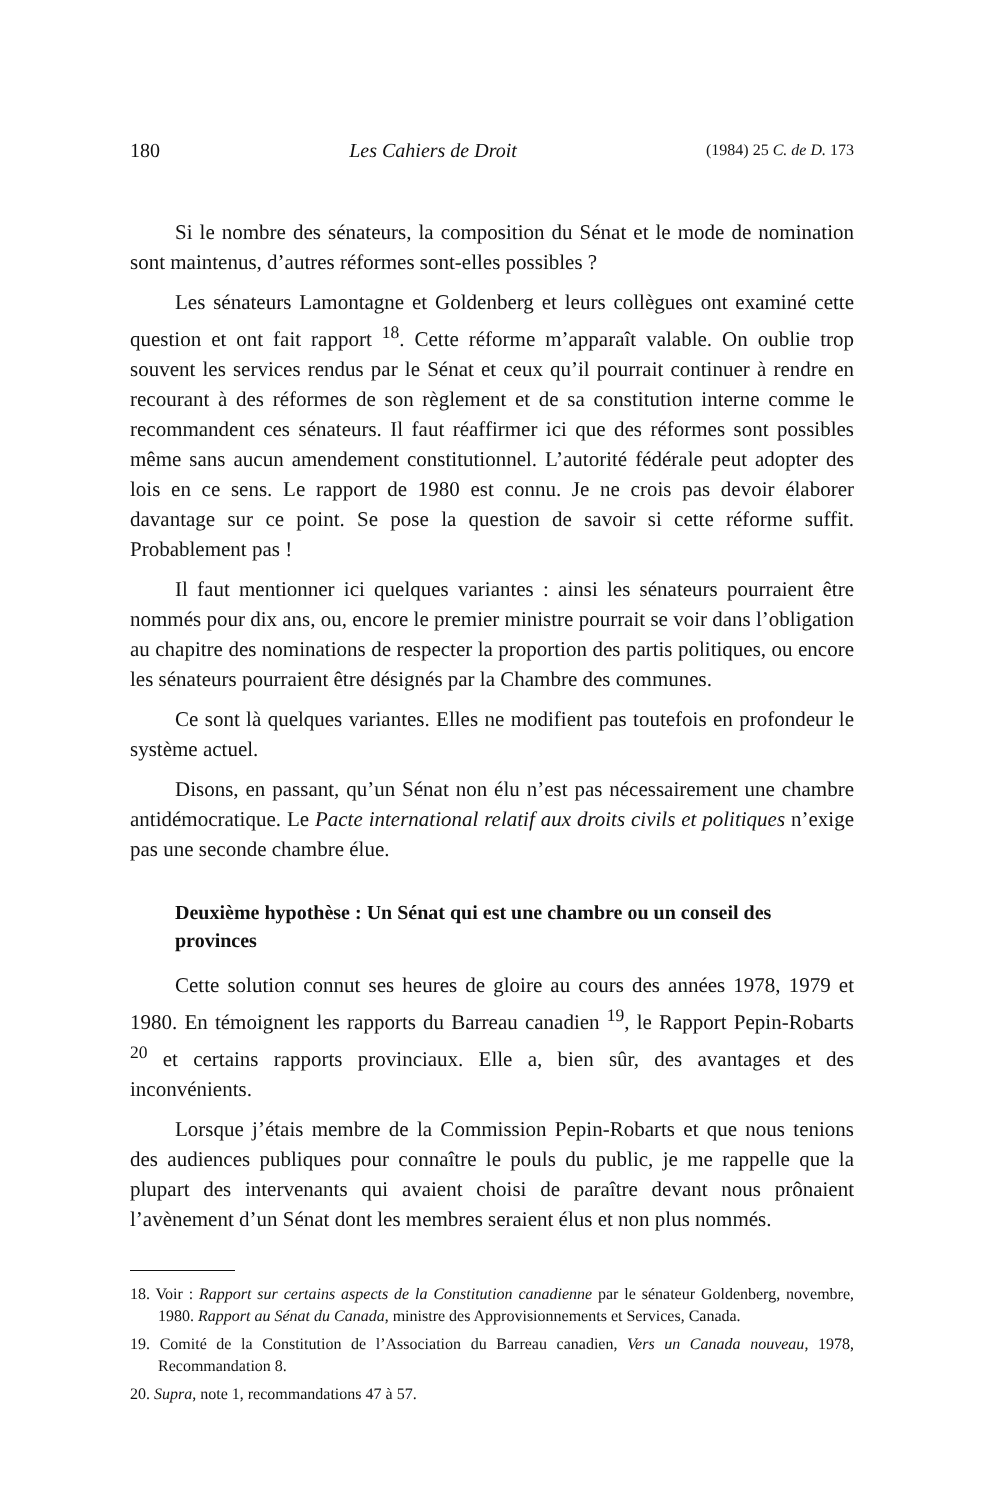180 Les Cahiers de Droit (1984) 25 C. de D. 173
Si le nombre des sénateurs, la composition du Sénat et le mode de nomination sont maintenus, d’autres réformes sont-elles possibles ?
Les sénateurs Lamontagne et Goldenberg et leurs collègues ont examiné cette question et ont fait rapport <sup>18</sup>. Cette réforme m’apparaît valable. On oublie trop souvent les services rendus par le Sénat et ceux qu’il pourrait continuer à rendre en recourant à des réformes de son règlement et de sa constitution interne comme le recommandent ces sénateurs. Il faut réaffirmer ici que des réformes sont possibles même sans aucun amendement constitutionnel. L’autorité fédérale peut adopter des lois en ce sens. Le rapport de 1980 est connu. Je ne crois pas devoir élaborer davantage sur ce point. Se pose la question de savoir si cette réforme suffit. Probablement pas !
Il faut mentionner ici quelques variantes : ainsi les sénateurs pourraient être nommés pour dix ans, ou, encore le premier ministre pourrait se voir dans l’obligation au chapitre des nominations de respecter la proportion des partis politiques, ou encore les sénateurs pourraient être désignés par la Chambre des communes.
Ce sont là quelques variantes. Elles ne modifient pas toutefois en profondeur le système actuel.
Disons, en passant, qu’un Sénat non élu n’est pas nécessairement une chambre antidémocratique. Le Pacte international relatif aux droits civils et politiques n’exige pas une seconde chambre élue.
Deuxième hypothèse : Un Sénat qui est une chambre ou un conseil des provinces
Cette solution connut ses heures de gloire au cours des années 1978, 1979 et 1980. En témoignent les rapports du Barreau canadien <sup>19</sup>, le Rapport Pepin-Robarts <sup>20</sup> et certains rapports provinciaux. Elle a, bien sûr, des avantages et des inconvénients.
Lorsque j’étais membre de la Commission Pepin-Robarts et que nous tenions des audiences publiques pour connaître le pouls du public, je me rappelle que la plupart des intervenants qui avaient choisi de paraître devant nous prônaient l’avènement d’un Sénat dont les membres seraient élus et non plus nommés.
18. Voir : Rapport sur certains aspects de la Constitution canadienne par le sénateur Goldenberg, novembre, 1980. Rapport au Sénat du Canada, ministre des Approvisionnements et Services, Canada.
19. Comité de la Constitution de l’Association du Barreau canadien, Vers un Canada nouveau, 1978, Recommandation 8.
20. Supra, note 1, recommandations 47 à 57.